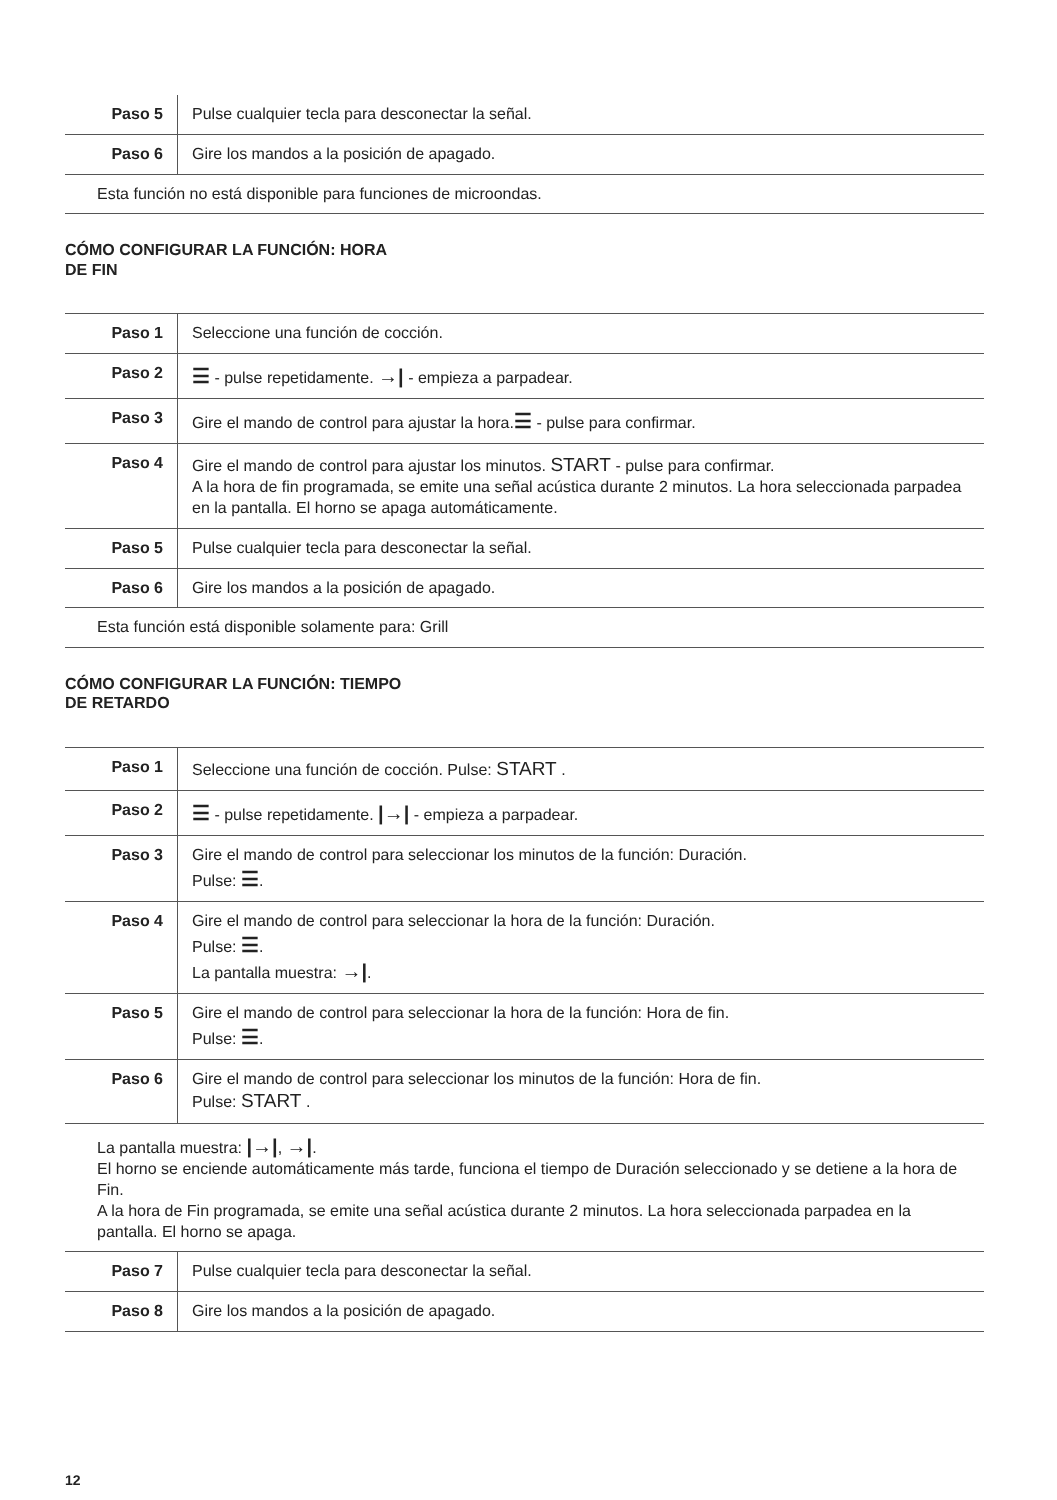| Paso 5 | Pulse cualquier tecla para desconectar la señal. |
| Paso 6 | Gire los mandos a la posición de apagado. |
| Esta función no está disponible para funciones de microondas. | |
CÓMO CONFIGURAR LA FUNCIÓN: HORA
DE FIN
| Paso 1 | Seleccione una función de cocción. |
| Paso 2 | ☰ - pulse repetidamente. →/ - empieza a parpadear. |
| Paso 3 | Gire el mando de control para ajustar la hora. ☰ - pulse para confirmar. |
| Paso 4 | Gire el mando de control para ajustar los minutos. START - pulse para confirmar. A la hora de fin programada, se emite una señal acústica durante 2 minutos. La hora seleccionada parpadea en la pantalla. El horno se apaga automáticamente. |
| Paso 5 | Pulse cualquier tecla para desconectar la señal. |
| Paso 6 | Gire los mandos a la posición de apagado. |
| Esta función está disponible solamente para: Grill | |
CÓMO CONFIGURAR LA FUNCIÓN: TIEMPO
DE RETARDO
| Paso 1 | Seleccione una función de cocción. Pulse: START . |
| Paso 2 | ☰ - pulse repetidamente. /→/ - empieza a parpadear. |
| Paso 3 | Gire el mando de control para seleccionar los minutos de la función: Duración. Pulse: ☰ . |
| Paso 4 | Gire el mando de control para seleccionar la hora de la función: Duración. Pulse: ☰ . La pantalla muestra: →/ . |
| Paso 5 | Gire el mando de control para seleccionar la hora de la función: Hora de fin. Pulse: ☰ . |
| Paso 6 | Gire el mando de control para seleccionar los minutos de la función: Hora de fin. Pulse: START . |
| La pantalla muestra: /→/ , →/ . El horno se enciende automáticamente más tarde, funciona el tiempo de Duración seleccionado y se detiene a la hora de Fin. A la hora de Fin programada, se emite una señal acústica durante 2 minutos. La hora seleccionada parpadea en la pantalla. El horno se apaga. | |
| Paso 7 | Pulse cualquier tecla para desconectar la señal. |
| Paso 8 | Gire los mandos a la posición de apagado. |
12